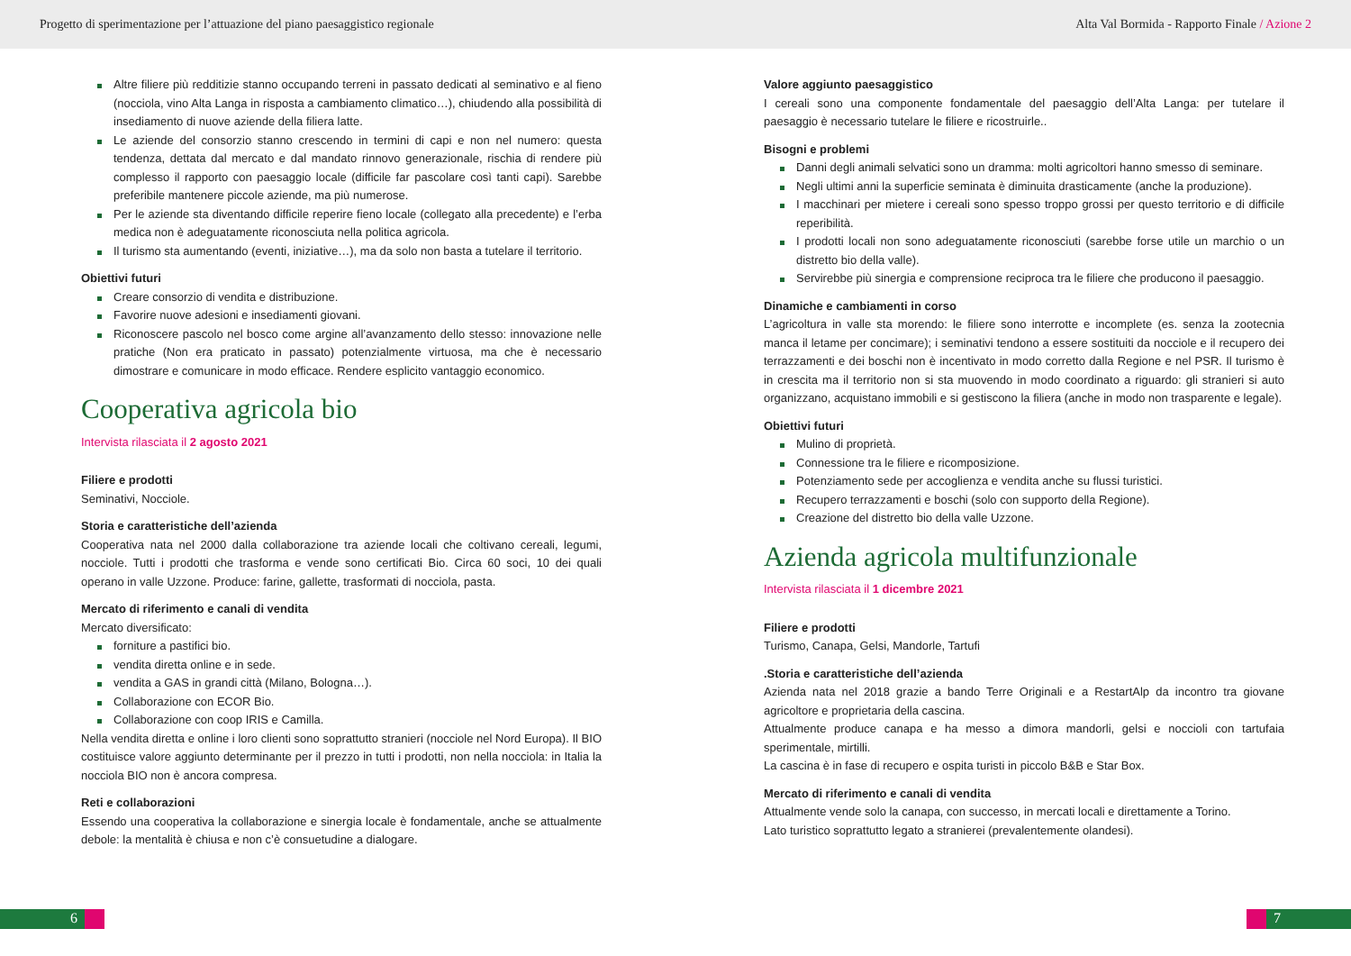Progetto di sperimentazione per l’attuazione del piano paesaggistico regionale Alta Val Bormida - Rapporto Finale / Azione 2
Altre filiere più redditizie stanno occupando terreni in passato dedicati al seminativo e al fieno (nocciola, vino Alta Langa in risposta a cambiamento climatico…), chiudendo alla possibilità di insediamento di nuove aziende della filiera latte.
Le aziende del consorzio stanno crescendo in termini di capi e non nel numero: questa tendenza, dettata dal mercato e dal mandato rinnovo generazionale, rischia di rendere più complesso il rapporto con paesaggio locale (difficile far pascolare così tanti capi). Sarebbe preferibile mantenere piccole aziende, ma più numerose.
Per le aziende sta diventando difficile reperire fieno locale (collegato alla precedente) e l’erba medica non è adeguatamente riconosciuta nella politica agricola.
Il turismo sta aumentando (eventi, iniziative…), ma da solo non basta a tutelare il territorio.
Obiettivi futuri
Creare consorzio di vendita e distribuzione.
Favorire nuove adesioni e insediamenti giovani.
Riconoscere pascolo nel bosco come argine all’avanzamento dello stesso: innovazione nelle pratiche (Non era praticato in passato) potenzialmente virtuosa, ma che è necessario dimostrare e comunicare in modo efficace. Rendere esplicito vantaggio economico.
Cooperativa agricola bio
Intervista rilasciata il 2 agosto 2021
Filiere e prodotti
Seminativi, Nocciole.
Storia e caratteristiche dell’azienda
Cooperativa nata nel 2000 dalla collaborazione tra aziende locali che coltivano cereali, legumi, nocciole. Tutti i prodotti che trasforma e vende sono certificati Bio. Circa 60 soci, 10 dei quali operano in valle Uzzone. Produce: farine, gallette, trasformati di nocciola, pasta.
Mercato di riferimento e canali di vendita
Mercato diversificato:
forniture a pastifici bio.
vendita diretta online e in sede.
vendita a GAS in grandi città (Milano, Bologna…).
Collaborazione con ECOR Bio.
Collaborazione con coop IRIS e Camilla.
Nella vendita diretta e online i loro clienti sono soprattutto stranieri (nocciole nel Nord Europa). Il BIO costituisce valore aggiunto determinante per il prezzo in tutti i prodotti, non nella nocciola: in Italia la nocciola BIO non è ancora compresa.
Reti e collaborazioni
Essendo una cooperativa la collaborazione e sinergia locale è fondamentale, anche se attualmente debole: la mentalità è chiusa e non c’è consuetudine a dialogare.
Valore aggiunto paesaggistico
I cereali sono una componente fondamentale del paesaggio dell’Alta Langa: per tutelare il paesaggio è necessario tutelare le filiere e ricostruirle..
Bisogni e problemi
Danni degli animali selvatici sono un dramma: molti agricoltori hanno smesso di seminare.
Negli ultimi anni la superficie seminata è diminuita drasticamente (anche la produzione).
I macchinari per mietere i cereali sono spesso troppo grossi per questo territorio e di difficile reperibilità.
I prodotti locali non sono adeguatamente riconosciuti (sarebbe forse utile un marchio o un distretto bio della valle).
Servirebbe più sinergia e comprensione reciproca tra le filiere che producono il paesaggio.
Dinamiche e cambiamenti in corso
L’agricoltura in valle sta morendo: le filiere sono interrotte e incomplete (es. senza la zootecnia manca il letame per concimare); i seminativi tendono a essere sostituiti da nocciole e il recupero dei terrazzamenti e dei boschi non è incentivato in modo corretto dalla Regione e nel PSR. Il turismo è in crescita ma il territorio non si sta muovendo in modo coordinato a riguardo: gli stranieri si auto organizzano, acquistano immobili e si gestiscono la filiera (anche in modo non trasparente e legale).
Obiettivi futuri
Mulino di proprietà.
Connessione tra le filiere e ricomposizione.
Potenziamento sede per accoglienza e vendita anche su flussi turistici.
Recupero terrazzamenti e boschi (solo con supporto della Regione).
Creazione del distretto bio della valle Uzzone.
Azienda agricola multifunzionale
Intervista rilasciata il 1 dicembre 2021
Filiere e prodotti
Turismo, Canapa, Gelsi, Mandorle, Tartufi
.Storia e caratteristiche dell’azienda
Azienda nata nel 2018 grazie a bando Terre Originali e a RestartAlp da incontro tra giovane agricoltore e proprietaria della cascina.
Attualmente produce canapa e ha messo a dimora mandorli, gelsi e noccioli con tartufaia sperimentale, mirtilli.
La cascina è in fase di recupero e ospita turisti in piccolo B&B e Star Box.
Mercato di riferimento e canali di vendita
Attualmente vende solo la canapa, con successo, in mercati locali e direttamente a Torino.
Lato turistico soprattutto legato a stranierei (prevalentemente olandesi).
6 7